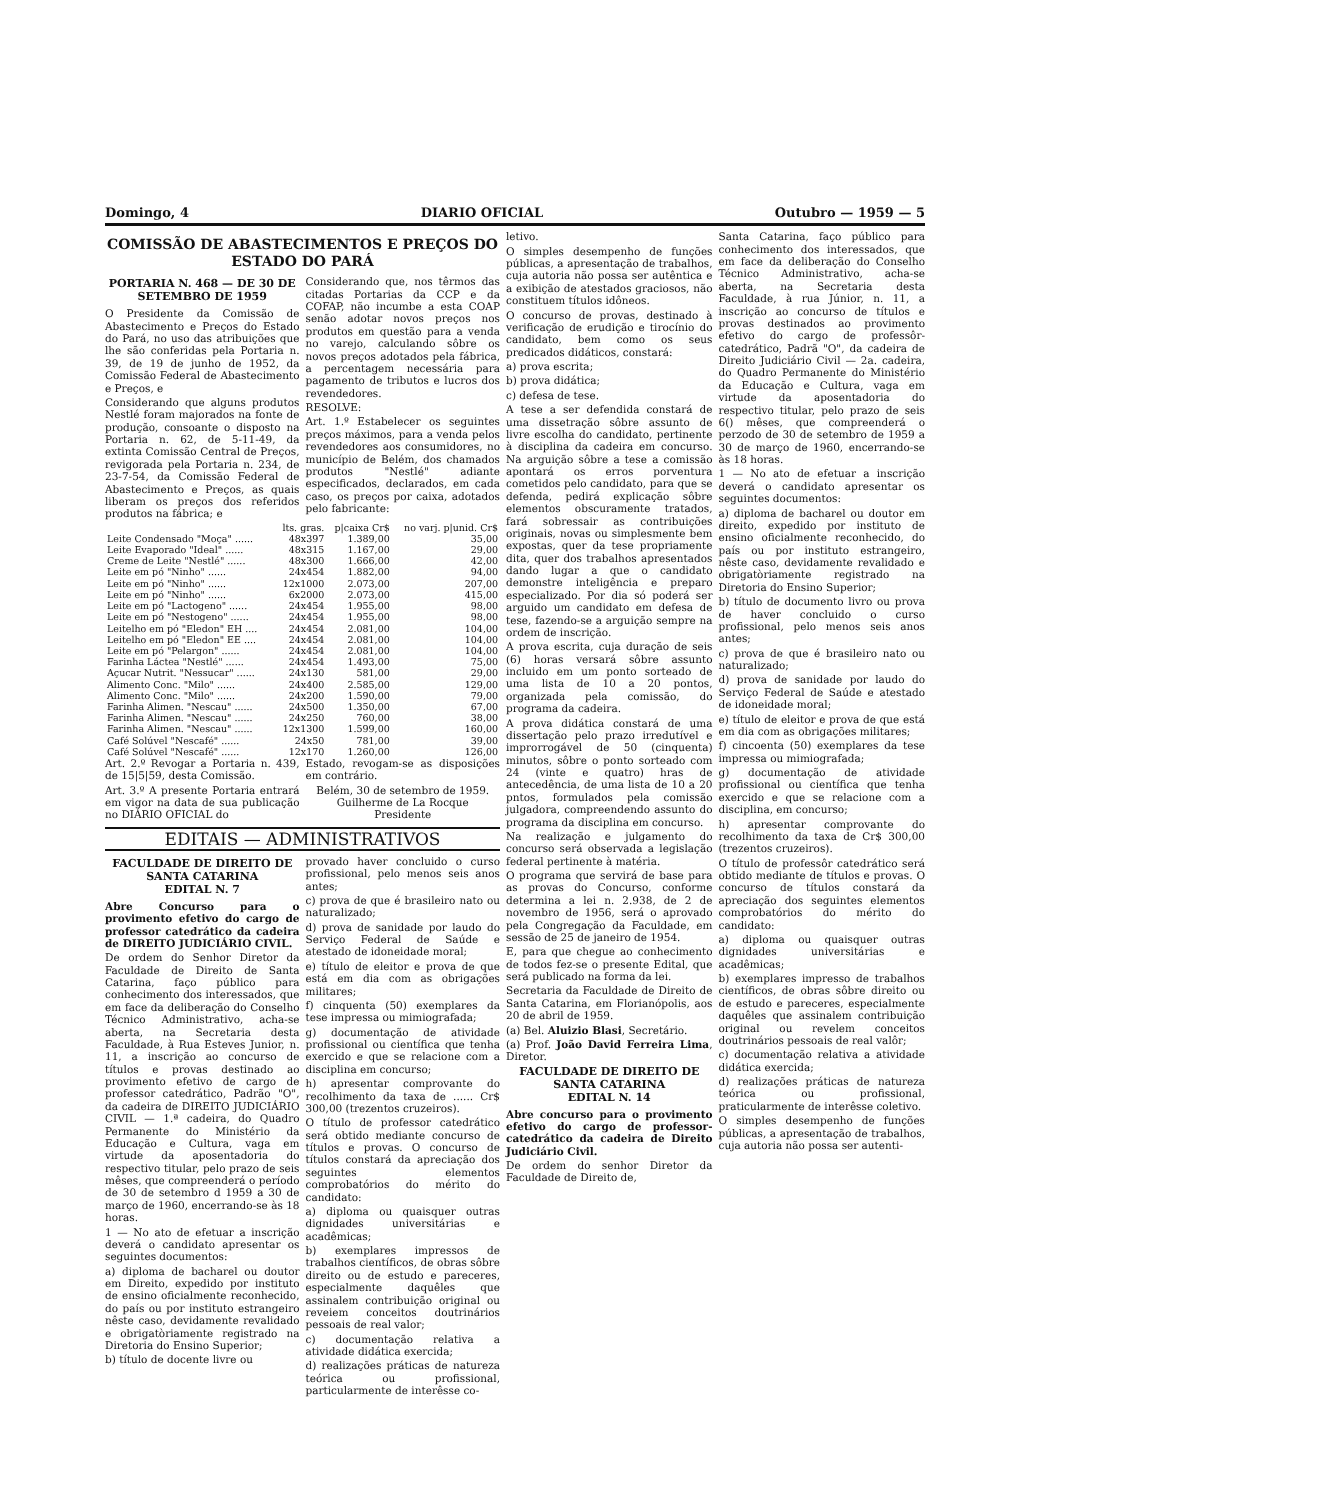Domingo, 4 DIARIO OFICIAL Outubro — 1959 — 5
COMISSÃO DE ABASTECIMENTOS E PREÇOS DO ESTADO DO PARÁ
PORTARIA N. 468 — DE 30 DE SETEMBRO DE 1959
O Presidente da Comissão de Abastecimento e Preços do Estado do Pará, no uso das atribuições que lhe são conferidas pela Portaria n. 39, de 19 de junho de 1952, da Comissão Federal de Abastecimento e Preços, e
Considerando que alguns produtos Nestlé foram majorados na fonte de produção, consoante o disposto na Portaria n. 62, de 5-11-49, da extinta Comissão Central de Preços, revigorada pela Portaria n. 234, de 23-7-54, da Comissão Federal de Abastecimento e Preços, as quais liberam os preços dos referidos produtos na fábrica; e
Considerando que, nos têrmos das citadas Portarias da CCP e da COFAP, não incumbe a esta COAP senão adotar novos preços nos produtos em questão para a venda no varejo, calculando sôbre os novos preços adotados pela fábrica, a percentagem necessária para pagamento de tributos e lucros dos revendedores.
RESOLVE:
Art. 1.º Estabelecer os seguintes preços máximos, para a venda pelos revendedores aos consumidores, no município de Belém, dos chamados produtos "Nestlé" adiante especificados, declarados, em cada caso, os preços por caixa, adotados pelo fabricante:
| | lts. gras. | p/caixa Cr$ | no varj. p/unid. Cr$ |
| --- | --- | --- | --- |
| Leite Condensado "Moça" ...... | 48x397 | 1.389,00 | 35,00 |
| Leite Evaporado "Ideal" ...... | 48x315 | 1.167,00 | 29,00 |
| Creme de Leite "Nestlé" ...... | 48x300 | 1.666,00 | 42,00 |
| Leite em pó "Ninho" ...... | 24x454 | 1.882,00 | 94,00 |
| Leite em pó "Ninho" ...... | 12x1000 | 2.073,00 | 207,00 |
| Leite em pó "Ninho" ...... | 6x2000 | 2.073,00 | 415,00 |
| Leite em pó "Lactogeno" ...... | 24x454 | 1.955,00 | 98,00 |
| Leite em pó "Nestogeno" ...... | 24x454 | 1.955,00 | 98,00 |
| Leitelho em pó "Eledon" EH .... | 24x454 | 2.081,00 | 104,00 |
| Leitelho em pó "Eledon" EE .... | 24x454 | 2.081,00 | 104,00 |
| Leite em pó "Pelargon" ...... | 24x454 | 2.081,00 | 104,00 |
| Farinha Láctea "Nestlé" ...... | 24x454 | 1.493,00 | 75,00 |
| Açucar Nutrit. "Nessucar" ...... | 24x130 | 581,00 | 29,00 |
| Alimento Conc. "Milo" ...... | 24x400 | 2.585,00 | 129,00 |
| Alimento Conc. "Milo" ...... | 24x200 | 1.590,00 | 79,00 |
| Farinha Alimen. "Nescau" ...... | 24x500 | 1.350,00 | 67,00 |
| Farinha Alimen. "Nescau" ...... | 24x250 | 760,00 | 38,00 |
| Farinha Alimen. "Nescau" ...... | 12x1300 | 1.599,00 | 160,00 |
| Café Solúvel "Nescafé" ...... | 24x50 | 781,00 | 39,00 |
| Café Solúvel "Nescafé" ...... | 12x170 | 1.260,00 | 126,00 |
Art. 2.º Revogar a Portaria n. 439, de 15|5|59, desta Comissão.
Art. 3.º A presente Portaria entrará em vigor na data de sua publicação no DIÁRIO OFICIAL do
Estado, revogam-se as disposições em contrário.
Belém, 30 de setembro de 1959.
Guilherme de La Rocque
Presidente
EDITAIS — ADMINISTRATIVOS
FACULDADE DE DIREITO DE SANTA CATARINA
EDITAL N. 7
Abre Concurso para o provimento efetivo do cargo de professor catedrático da cadeira de DIREITO JUDICIÁRIO CIVIL.
De ordem do Senhor Diretor da Faculdade de Direito de Santa Catarina, faço público para conhecimento dos interessados, que em face da deliberação do Conselho Técnico Administrativo, acha-se aberta, na Secretaria desta Faculdade, à Rua Esteves Junior, n. 11, a inscrição ao concurso de títulos e provas destinado ao provimento efetivo de cargo de professor catedrático, Padrão "O", da cadeira de DIREITO JUDICIÁRIO CIVIL — 1.ª cadeira, do Quadro Permanente do Ministério da Educação e Cultura, vaga em virtude da aposentadoria do respectivo titular, pelo prazo de seis mêses, que compreenderá o período de 30 de setembro d 1959 a 30 de março de 1960, encerrando-se às 18 horas.
1 — No ato de efetuar a inscrição deverá o candidato apresentar os seguintes documentos:
a) diploma de bacharel ou doutor em Direito, expedido por instituto de ensino oficialmente reconhecido, do país ou por instituto estrangeiro nêste caso, devidamente revalidado e obrigatòriamente registrado na Diretoria do Ensino Superior;
b) título de docente livre ou
provado haver concluido o curso profissional, pelo menos seis anos antes;
c) prova de que é brasileiro nato ou naturalizado;
d) prova de sanidade por laudo do Serviço Federal de Saúde e atestado de idoneidade moral;
e) título de eleitor e prova de que está em dia com as obrigações militares;
f) cinquenta (50) exemplares da tese impressa ou mimiografada;
g) documentação de atividade profissional ou científica que tenha exercido e que se relacione com a disciplina em concurso;
h) apresentar comprovante do recolhimento da taxa de ...... Cr$ 300,00 (trezentos cruzeiros).
O título de professor catedrático será obtido mediante concurso de títulos e provas. O concurso de títulos constará da apreciação dos seguintes elementos comprobatórios do mérito do candidato:
a) diploma ou quaisquer outras dignidades universitárias e acadêmicas;
b) exemplares impressos de trabalhos científicos, de obras sôbre direito ou de estudo e pareceres, especialmente daquêles que assinalem contribuição original ou reveiem conceitos doutrinários pessoais de real valor;
c) documentação relativa a atividade didática exercida;
d) realizações práticas de natureza teórica ou profissional, particularmente de interêsse co-
letivo.
O simples desempenho de funções públicas, a apresentação de trabalhos, cuja autoria não possa ser autêntica e a exibição de atestados graciosos, não constituem títulos idôneos.
O concurso de provas, destinado à verificação de erudição e tirocínio do candidato, bem como os seus predicados didáticos, constará:
a) prova escrita;
b) prova didática;
c) defesa de tese.
A tese a ser defendida constará de uma dissetração sôbre assunto de livre escolha do candidato, pertinente à disciplina da cadeira em concurso. Na arguição sôbre a tese a comissão apontará os erros porventura cometidos pelo candidato, para que se defenda, pedirá explicação sôbre elementos obscuramente tratados, fará sobressair as contribuições originais, novas ou simplesmente bem expostas, quer da tese propriamente dita, quer dos trabalhos apresentados dando lugar a que o candidato demonstre inteligência e preparo especializado. Por dia só poderá ser arguido um candidato em defesa de tese, fazendo-se a arguição sempre na ordem de inscrição.
A prova escrita, cuja duração de seis (6) horas versará sôbre assunto incluido em um ponto sorteado de uma lista de 10 a 20 pontos, organizada pela comissão, do programa da cadeira.
A prova didática constará de uma dissertação pelo prazo irredutível e improrrogável de 50 (cinquenta) minutos, sôbre o ponto sorteado com 24 (vinte e quatro) hras de antecedência, de uma lista de 10 a 20 pntos, formulados pela comissão julgadora, compreendendo assunto do programa da disciplina em concurso.
Na realização e julgamento do concurso será observada a legislação federal pertinente à matéria.
O programa que servirá de base para as provas do Concurso, conforme determina a lei n. 2.938, de 2 de novembro de 1956, será o aprovado pela Congregação da Faculdade, em sessão de 25 de janeiro de 1954.
E, para que chegue ao conhecimento de todos fez-se o presente Edital, que será publicado na forma da lei.
Secretaria da Faculdade de Direito de Santa Catarina, em Florianópolis, aos 20 de abril de 1959.
(a) Bel. Aluizio Blasi, Secretário.
(a) Prof. João David Ferreira Lima, Diretor.
FACULDADE DE DIREITO DE SANTA CATARINA
EDITAL N. 14
Abre concurso para o provimento efetivo do cargo de professor-catedrático da cadeira de Direito Judiciário Civil.
De ordem do senhor Diretor da Faculdade de Direito de,
Santa Catarina, faço público para conhecimento dos interessados, que em face da deliberação do Conselho Técnico Administrativo, acha-se aberta, na Secretaria desta Faculdade, à rua Júnior, n. 11, a inscrição ao concurso de títulos e provas destinados ao provimento efetivo do cargo de professôr-catedrático, Padrã "O", da cadeira de Direito Judiciário Civil — 2a. cadeira, do Quadro Permanente do Ministério da Educação e Cultura, vaga em virtude da aposentadoria do respectivo titular, pelo prazo de seis 6() mêses, que compreenderá o perzodo de 30 de setembro de 1959 a 30 de março de 1960, encerrando-se às 18 horas.
1 — No ato de efetuar a inscrição deverá o candidato apresentar os seguintes documentos:
a) diploma de bacharel ou doutor em direito, expedido por instituto de ensino oficialmente reconhecido, do país ou por instituto estrangeiro, nêste caso, devidamente revalidado e obrigatòriamente registrado na Diretoria do Ensino Superior;
b) título de documento livro ou prova de haver concluido o curso profissional, pelo menos seis anos antes;
c) prova de que é brasileiro nato ou naturalizado;
d) prova de sanidade por laudo do Serviço Federal de Saúde e atestado de idoneidade moral;
e) título de eleitor e prova de que está em dia com as obrigações militares;
f) cincoenta (50) exemplares da tese impressa ou mimiografada;
g) documentação de atividade profissional ou científica que tenha exercido e que se relacione com a disciplina, em concurso;
h) apresentar comprovante do recolhimento da taxa de Cr$ 300,00 (trezentos cruzeiros).
O título de professôr catedrático será obtido mediante de títulos e provas. O concurso de títulos constará da apreciação dos seguintes elementos comprobatórios do mérito do candidato:
a) diploma ou quaisquer outras dignidades universitárias e acadêmicas;
b) exemplares impresso de trabalhos científicos, de obras sôbre direito ou de estudo e pareceres, especialmente daquêles que assinalem contribuição original ou revelem conceitos doutrinários pessoais de real valôr;
c) documentação relativa a atividade didática exercida;
d) realizações práticas de natureza teórica ou profissional, praticularmente de interêsse coletivo.
O simples desempenho de funções públicas, a apresentação de trabalhos, cuja autoria não possa ser autenti-